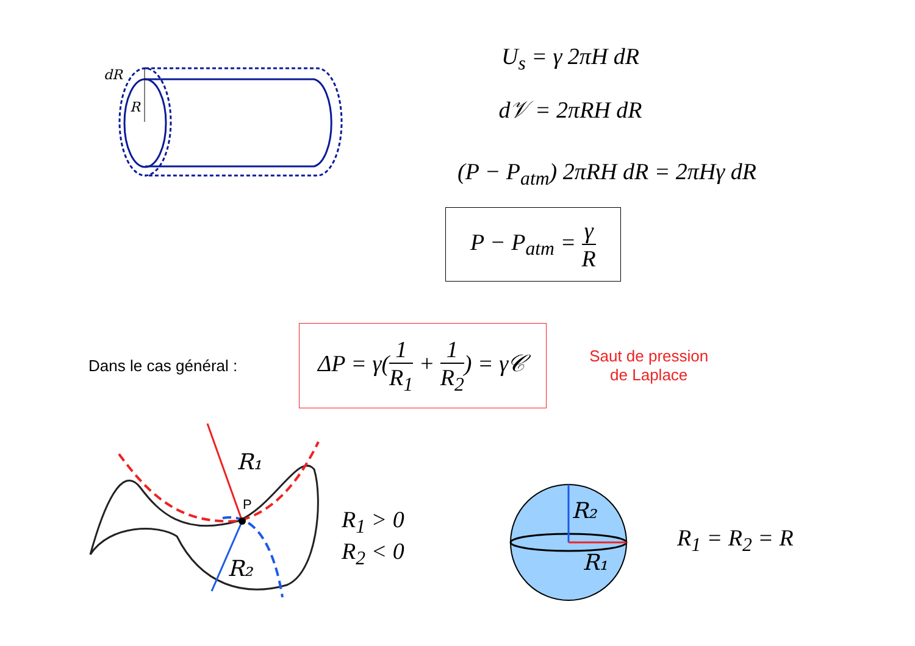dR
R
U<sub>s</sub> = γ 2πH dR
d𝒱 = 2πRH dR
(P − P<sub>atm</sub>) 2πRH dR = 2πHγ dR
P − P<sub>atm</sub> = γ R
Dans le cas général :
ΔP = γ(1 R<sub>1</sub> + 1 R<sub>2</sub>) = γ𝒞
Saut de pression
de Laplace
R₁
P
R₂
R<sub>1</sub> > 0
R<sub>2</sub> < 0
R₂
R₁
R<sub>1</sub> = R<sub>2</sub> = R